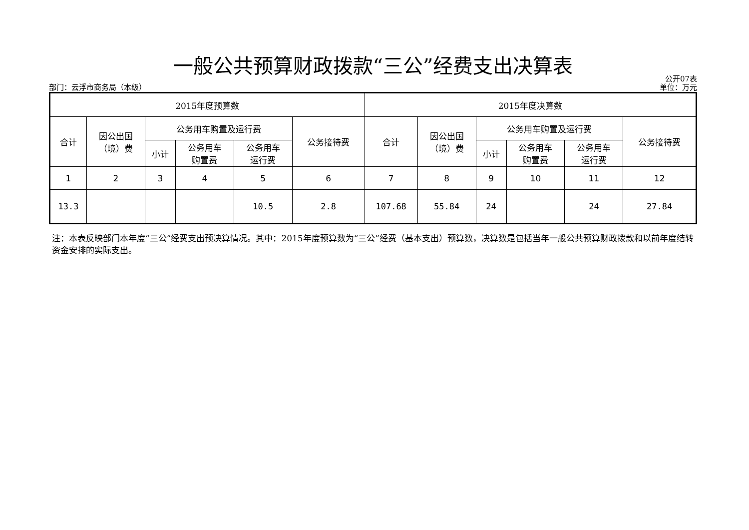一般公共预算财政拨款“三公”经费支出决算表
部门：云浮市商务局（本级） 公开07表
单位：万元
| 2015年度预算数 | | | | | | 2015年度决算数 | | | | | |
| --- | --- | --- | --- | --- | --- | --- | --- | --- | --- | --- | --- |
| 合计 | 因公出国 （境）费 | 公务用车购置及运行费 | | | 公务接待费 | 合计 | 因公出国 （境）费 | 公务用车购置及运行费 | | | 公务接待费 |
| | | 小计 | 公务用车 购置费 | 公务用车 运行费 | | | | 小计 | 公务用车 购置费 | 公务用车 运行费 | |
| 1 | 2 | 3 | 4 | 5 | 6 | 7 | 8 | 9 | 10 | 11 | 12 |
| 13.3 | | | | 10.5 | 2.8 | 107.68 | 55.84 | 24 | | 24 | 27.84 |
注：本表反映部门本年度“三公”经费支出预决算情况。其中：2015年度预算数为“三公”经费（基本支出）预算数，决算数是包括当年一般公共预算财政拨款和以前年度结转资金安排的实际支出。